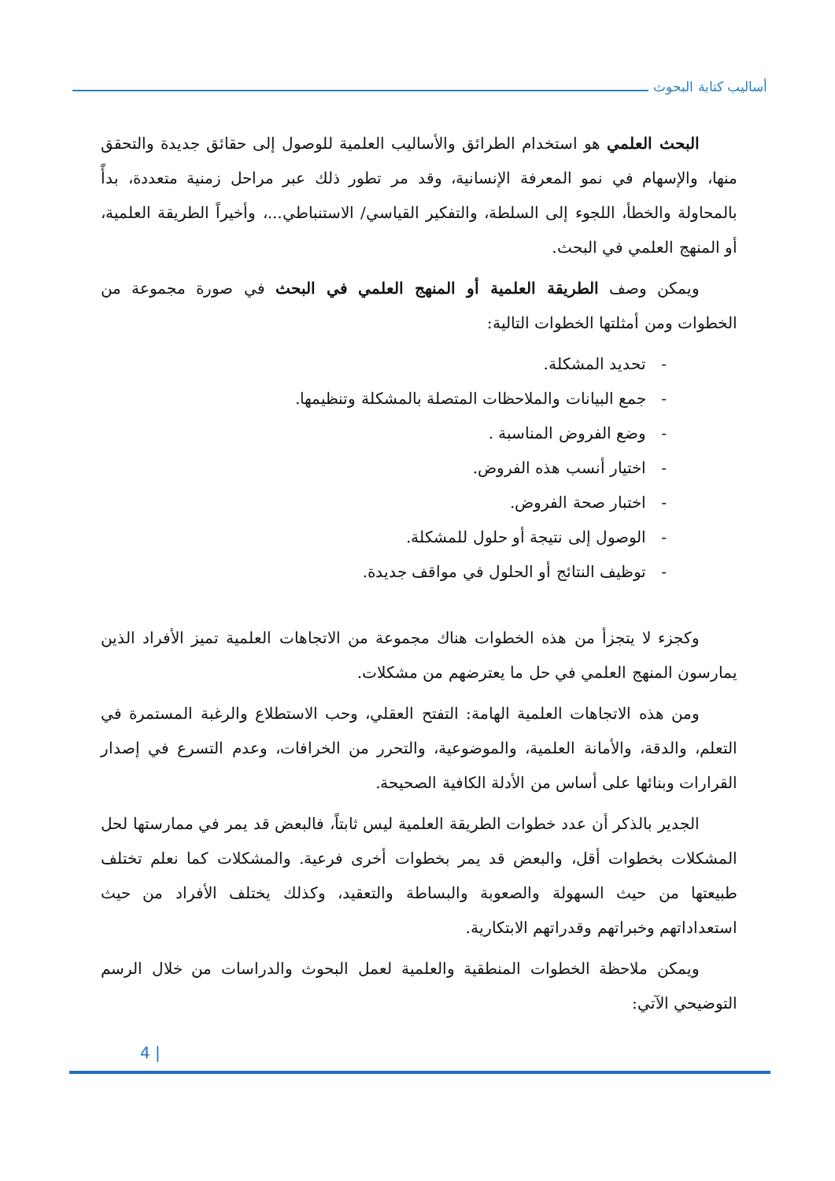أساليب كتابة البحوث
البحث العلمي هو استخدام الطرائق والأساليب العلمية للوصول إلى حقائق جديدة والتحقق منها، والإسهام في نمو المعرفة الإنسانية، وقد مر تطور ذلك عبر مراحل زمنية متعددة، بدأً بالمحاولة والخطأ، اللجوء إلى السلطة، والتفكير القياسي/ الاستنباطي...، وأخيراً الطريقة العلمية، أو المنهج العلمي في البحث.
ويمكن وصف الطريقة العلمية أو المنهج العلمي في البحث في صورة مجموعة من الخطوات ومن أمثلتها الخطوات التالية:
- تحديد المشكلة.
- جمع البيانات والملاحظات المتصلة بالمشكلة وتنظيمها.
- وضع الفروض المناسبة .
- اختيار أنسب هذه الفروض.
- اختبار صحة الفروض.
- الوصول إلى نتيجة أو حلول للمشكلة.
- توظيف النتائج أو الحلول في مواقف جديدة.
وكجزء لا يتجزأ من هذه الخطوات هناك مجموعة من الاتجاهات العلمية تميز الأفراد الذين يمارسون المنهج العلمي في حل ما يعترضهم من مشكلات.
ومن هذه الاتجاهات العلمية الهامة: التفتح العقلي، وحب الاستطلاع والرغبة المستمرة في التعلم، والدقة، والأمانة العلمية، والموضوعية، والتحرر من الخرافات، وعدم التسرع في إصدار القرارات وبنائها على أساس من الأدلة الكافية الصحيحة.
الجدير بالذكر أن عدد خطوات الطريقة العلمية ليس ثابتاً، فالبعض قد يمر في ممارستها لحل المشكلات بخطوات أقل، والبعض قد يمر بخطوات أخرى فرعية. والمشكلات كما نعلم تختلف طبيعتها من حيث السهولة والصعوبة والبساطة والتعقيد، وكذلك يختلف الأفراد من حيث استعداداتهم وخبراتهم وقدراتهم الابتكارية.
ويمكن ملاحظة الخطوات المنطقية والعلمية لعمل البحوث والدراسات من خلال الرسم التوضيحي الآتي:
4 |